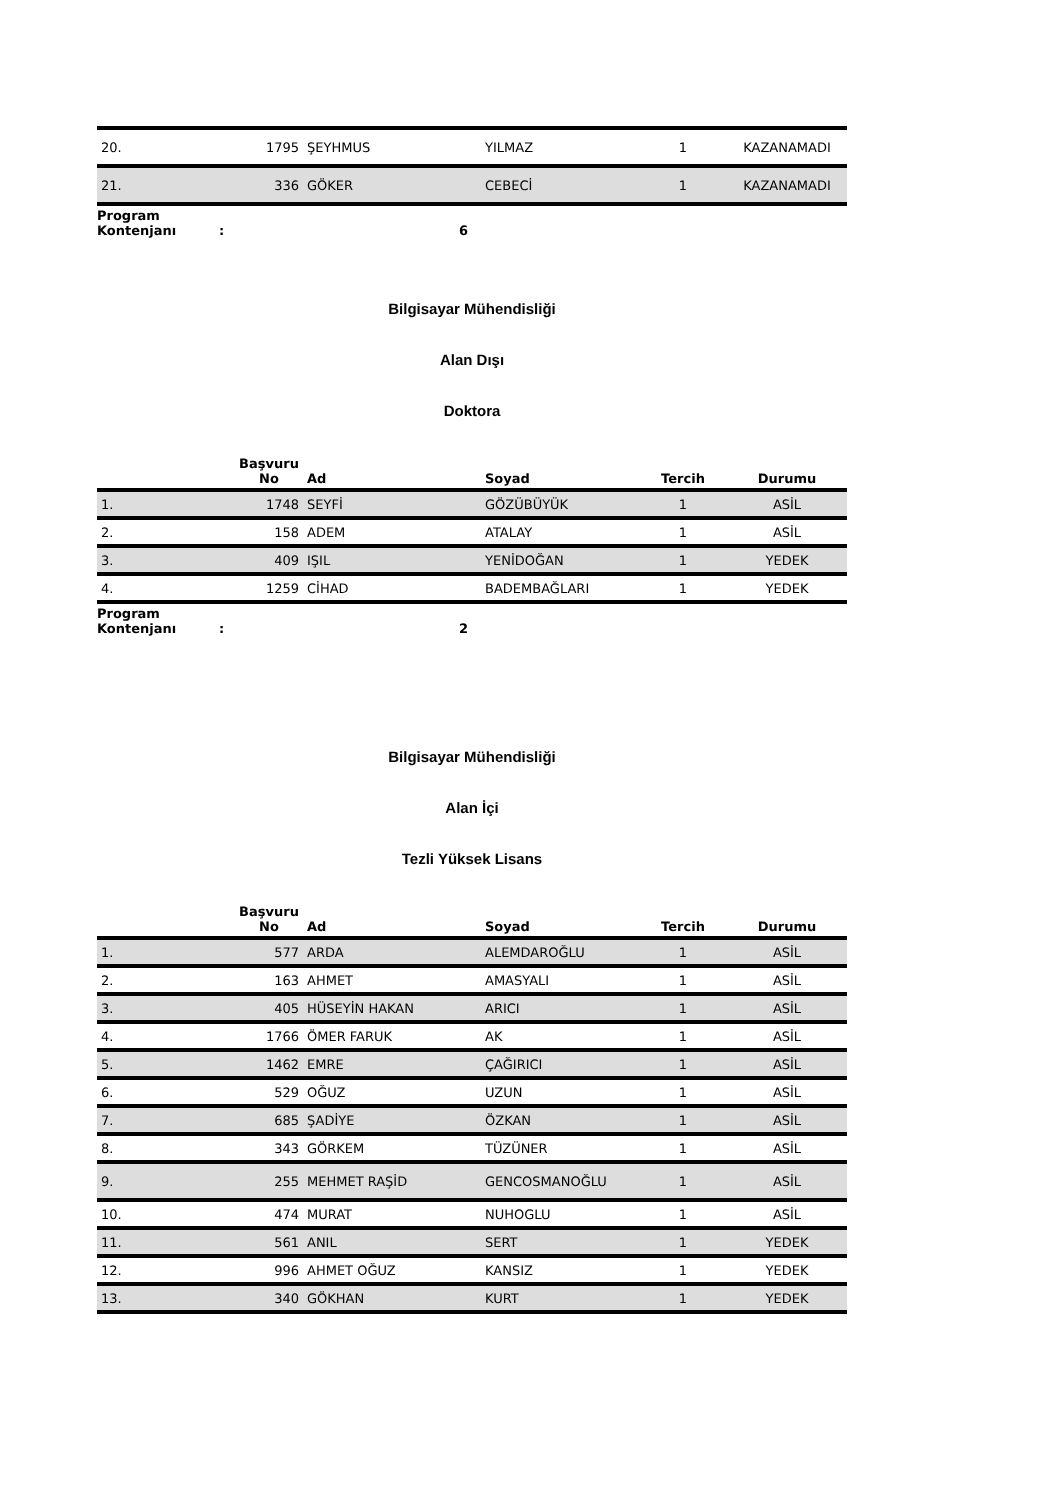| 20. | 1795 | ŞEYHMUS | YILMAZ | 1 | KAZANAMADI |
| 21. | 336 | GÖKER | CEBECİ | 1 | KAZANAMADI |
Program
Kontenjanı
:
6
Bilgisayar Mühendisliği
Alan Dışı
Doktora
| | Başvuru No | Ad | Soyad | Tercih | Durumu |
| --- | --- | --- | --- | --- | --- |
| 1. | 1748 | SEYFİ | GÖZÜBÜYÜK | 1 | ASİL |
| 2. | 158 | ADEM | ATALAY | 1 | ASİL |
| 3. | 409 | IŞIL | YENİDOĞAN | 1 | YEDEK |
| 4. | 1259 | CİHAD | BADEMBAĞLARI | 1 | YEDEK |
Program
Kontenjanı
:
2
Bilgisayar Mühendisliği
Alan İçi
Tezli Yüksek Lisans
| | Başvuru No | Ad | Soyad | Tercih | Durumu |
| --- | --- | --- | --- | --- | --- |
| 1. | 577 | ARDA | ALEMDAROĞLU | 1 | ASİL |
| 2. | 163 | AHMET | AMASYALI | 1 | ASİL |
| 3. | 405 | HÜSEYİN HAKAN | ARICI | 1 | ASİL |
| 4. | 1766 | ÖMER FARUK | AK | 1 | ASİL |
| 5. | 1462 | EMRE | ÇAĞIRICI | 1 | ASİL |
| 6. | 529 | OĞUZ | UZUN | 1 | ASİL |
| 7. | 685 | ŞADİYE | ÖZKAN | 1 | ASİL |
| 8. | 343 | GÖRKEM | TÜZÜNER | 1 | ASİL |
| 9. | 255 | MEHMET RAŞİD | GENCOSMANOĞLU | 1 | ASİL |
| 10. | 474 | MURAT | NUHOGLU | 1 | ASİL |
| 11. | 561 | ANIL | SERT | 1 | YEDEK |
| 12. | 996 | AHMET OĞUZ | KANSIZ | 1 | YEDEK |
| 13. | 340 | GÖKHAN | KURT | 1 | YEDEK |